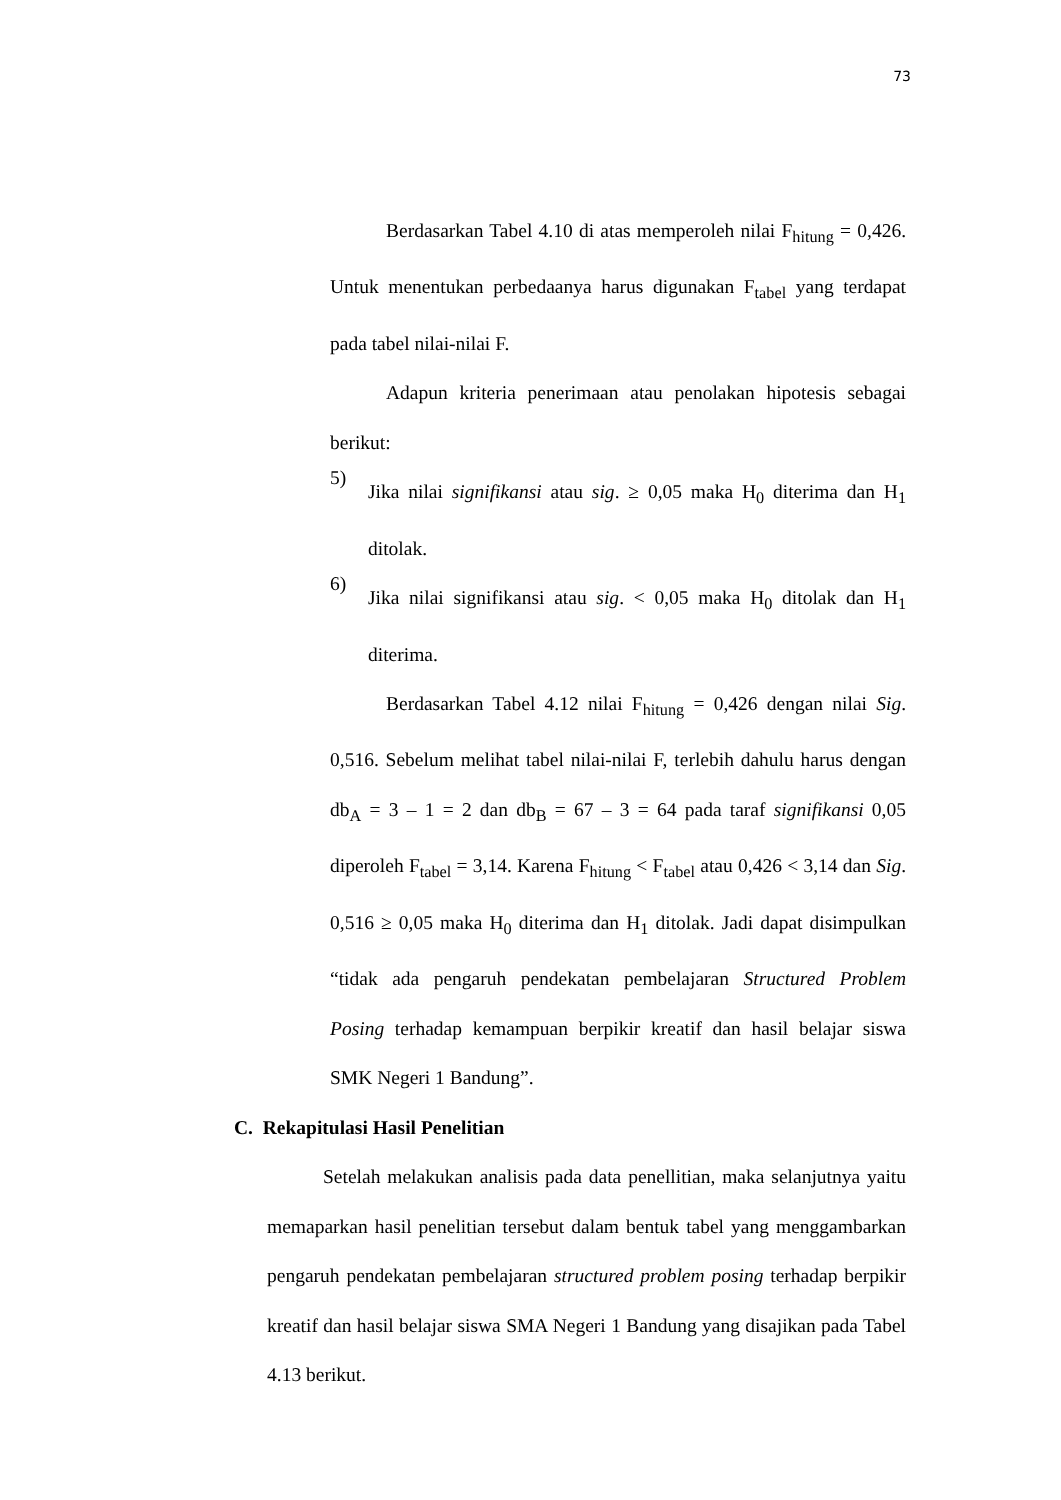73
Berdasarkan Tabel 4.10 di atas memperoleh nilai F<sub>hitung</sub> = 0,426. Untuk menentukan perbedaanya harus digunakan F<sub>tabel</sub> yang terdapat pada tabel nilai-nilai F.
Adapun kriteria penerimaan atau penolakan hipotesis sebagai berikut:
5)
Jika nilai signifikansi atau sig. ≥ 0,05 maka H<sub>0</sub> diterima dan H<sub>1</sub> ditolak.
6)
Jika nilai signifikansi atau sig. < 0,05 maka H<sub>0</sub> ditolak dan H<sub>1</sub> diterima.
Berdasarkan Tabel 4.12 nilai F<sub>hitung</sub> = 0,426 dengan nilai Sig. 0,516. Sebelum melihat tabel nilai-nilai F, terlebih dahulu harus dengan db<sub>A</sub> = 3 – 1 = 2 dan db<sub>B</sub> = 67 – 3 = 64 pada taraf signifikansi 0,05 diperoleh F<sub>tabel</sub> = 3,14. Karena F<sub>hitung</sub> < F<sub>tabel</sub> atau 0,426 < 3,14 dan Sig. 0,516 ≥ 0,05 maka H<sub>0</sub> diterima dan H<sub>1</sub> ditolak. Jadi dapat disimpulkan “tidak ada pengaruh pendekatan pembelajaran Structured Problem Posing terhadap kemampuan berpikir kreatif dan hasil belajar siswa SMK Negeri 1 Bandung”.
C. Rekapitulasi Hasil Penelitian
Setelah melakukan analisis pada data penellitian, maka selanjutnya yaitu memaparkan hasil penelitian tersebut dalam bentuk tabel yang menggambarkan pengaruh pendekatan pembelajaran structured problem posing terhadap berpikir kreatif dan hasil belajar siswa SMA Negeri 1 Bandung yang disajikan pada Tabel 4.13 berikut.